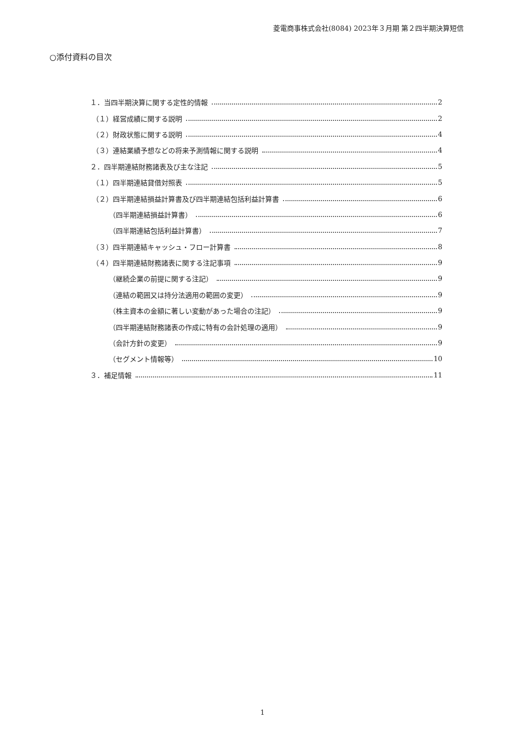菱電商事株式会社(8084) 2023年３月期 第２四半期決算短信
○添付資料の目次
１．当四半期決算に関する定性的情報 2
（１）経営成績に関する説明 2
（２）財政状態に関する説明 4
（３）連結業績予想などの将来予測情報に関する説明 4
２．四半期連結財務諸表及び主な注記 5
（１）四半期連結貸借対照表 5
（２）四半期連結損益計算書及び四半期連結包括利益計算書 6
（四半期連結損益計算書） 6
（四半期連結包括利益計算書） 7
（３）四半期連結キャッシュ・フロー計算書 8
（４）四半期連結財務諸表に関する注記事項 9
（継続企業の前提に関する注記） 9
（連結の範囲又は持分法適用の範囲の変更） 9
（株主資本の金額に著しい変動があった場合の注記） 9
（四半期連結財務諸表の作成に特有の会計処理の適用） 9
（会計方針の変更） 9
（セグメント情報等） 10
３．補足情報 11
1